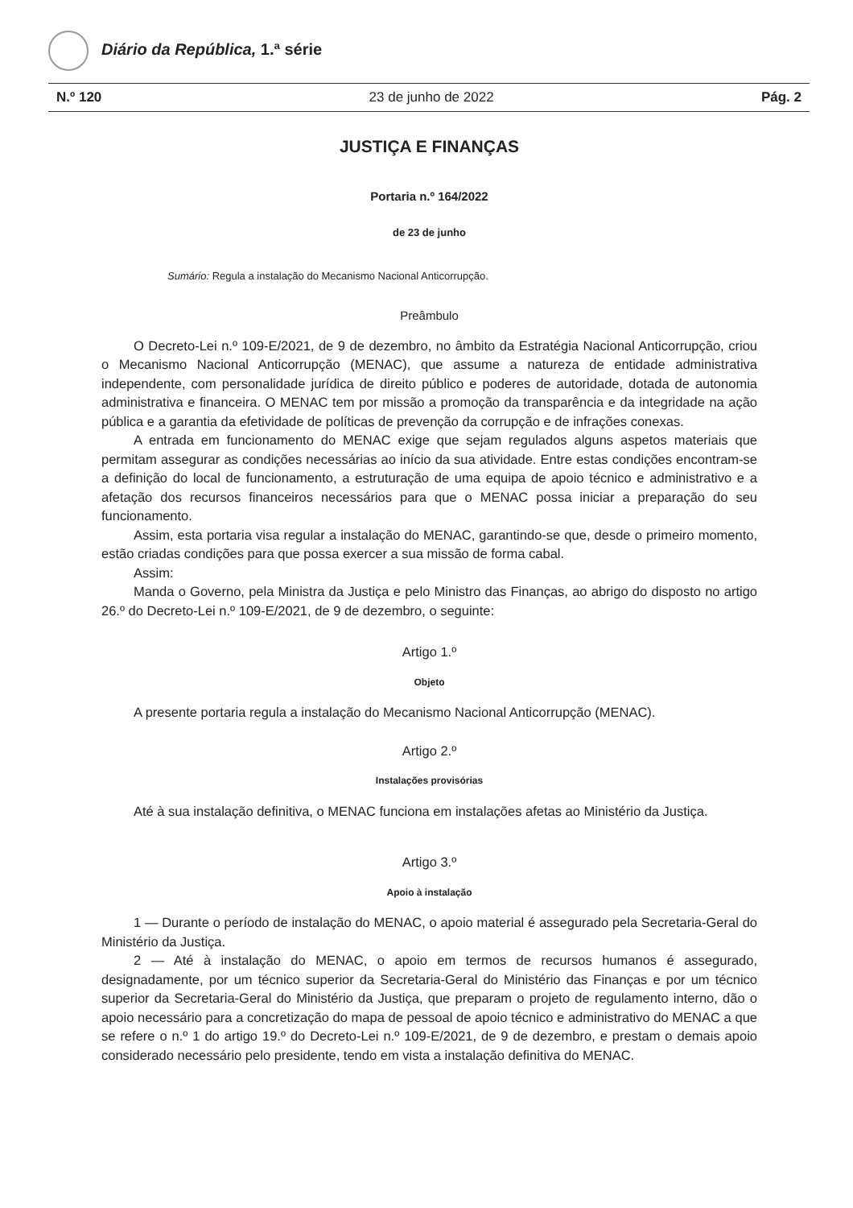Diário da República, 1.ª série
N.º 120 23 de junho de 2022 Pág. 2
JUSTIÇA E FINANÇAS
Portaria n.º 164/2022
de 23 de junho
Sumário: Regula a instalação do Mecanismo Nacional Anticorrupção.
Preâmbulo
O Decreto-Lei n.º 109-E/2021, de 9 de dezembro, no âmbito da Estratégia Nacional Anticorrupção, criou o Mecanismo Nacional Anticorrupção (MENAC), que assume a natureza de entidade administrativa independente, com personalidade jurídica de direito público e poderes de autoridade, dotada de autonomia administrativa e financeira. O MENAC tem por missão a promoção da transparência e da integridade na ação pública e a garantia da efetividade de políticas de prevenção da corrupção e de infrações conexas.
A entrada em funcionamento do MENAC exige que sejam regulados alguns aspetos materiais que permitam assegurar as condições necessárias ao início da sua atividade. Entre estas condições encontram-se a definição do local de funcionamento, a estruturação de uma equipa de apoio técnico e administrativo e a afetação dos recursos financeiros necessários para que o MENAC possa iniciar a preparação do seu funcionamento.
Assim, esta portaria visa regular a instalação do MENAC, garantindo-se que, desde o primeiro momento, estão criadas condições para que possa exercer a sua missão de forma cabal.
Assim:
Manda o Governo, pela Ministra da Justiça e pelo Ministro das Finanças, ao abrigo do disposto no artigo 26.º do Decreto-Lei n.º 109-E/2021, de 9 de dezembro, o seguinte:
Artigo 1.º
Objeto
A presente portaria regula a instalação do Mecanismo Nacional Anticorrupção (MENAC).
Artigo 2.º
Instalações provisórias
Até à sua instalação definitiva, o MENAC funciona em instalações afetas ao Ministério da Justiça.
Artigo 3.º
Apoio à instalação
1 — Durante o período de instalação do MENAC, o apoio material é assegurado pela Secretaria-Geral do Ministério da Justiça.
2 — Até à instalação do MENAC, o apoio em termos de recursos humanos é assegurado, designadamente, por um técnico superior da Secretaria-Geral do Ministério das Finanças e por um técnico superior da Secretaria-Geral do Ministério da Justiça, que preparam o projeto de regulamento interno, dão o apoio necessário para a concretização do mapa de pessoal de apoio técnico e administrativo do MENAC a que se refere o n.º 1 do artigo 19.º do Decreto-Lei n.º 109-E/2021, de 9 de dezembro, e prestam o demais apoio considerado necessário pelo presidente, tendo em vista a instalação definitiva do MENAC.